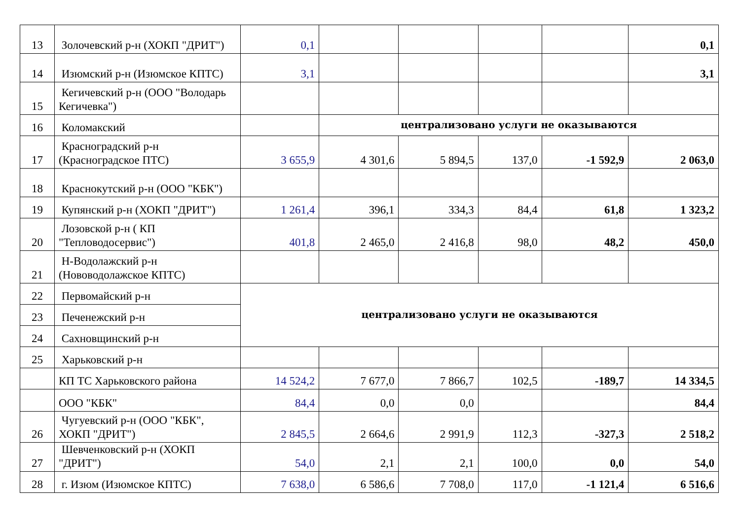| 13 | Золочевский р-н (ХОКП "ДРИТ") | 0,1 | | | | | 0,1 |
| 14 | Изюмский р-н (Изюмское КПТС) | 3,1 | | | | | 3,1 |
| 15 | Кегичевский р-н (ООО "Володарь Кегичевка") | | | | | | |
| 16 | Коломакский | | централизовано услуги не оказываются | | | | |
| 17 | Красноградский р-н (Красноградское ПТС) | 3 655,9 | 4 301,6 | 5 894,5 | 137,0 | -1 592,9 | 2 063,0 |
| 18 | Краснокутский р-н (ООО "КБК") | | | | | | |
| 19 | Купянский р-н (ХОКП "ДРИТ") | 1 261,4 | 396,1 | 334,3 | 84,4 | 61,8 | 1 323,2 |
| 20 | Лозовской р-н ( КП "Тепловодосервис") | 401,8 | 2 465,0 | 2 416,8 | 98,0 | 48,2 | 450,0 |
| 21 | Н-Водолажский р-н (Нововодолажское КПТС) | | | | | | |
| 22 | Первомайский р-н | централизовано услуги не оказываются | | | | | |
| 23 | Печенежский р-н | | | | | | |
| 24 | Сахновщинский р-н | | | | | | |
| 25 | Харьковский р-н | | | | | | |
| | КП ТС Харьковского района | 14 524,2 | 7 677,0 | 7 866,7 | 102,5 | -189,7 | 14 334,5 |
| | ООО "КБК" | 84,4 | 0,0 | 0,0 | | | 84,4 |
| 26 | Чугуевский р-н (ООО "КБК", ХОКП "ДРИТ") | 2 845,5 | 2 664,6 | 2 991,9 | 112,3 | -327,3 | 2 518,2 |
| 27 | Шевченковский р-н (ХОКП "ДРИТ") | 54,0 | 2,1 | 2,1 | 100,0 | 0,0 | 54,0 |
| 28 | г. Изюм (Изюмское КПТС) | 7 638,0 | 6 586,6 | 7 708,0 | 117,0 | -1 121,4 | 6 516,6 |